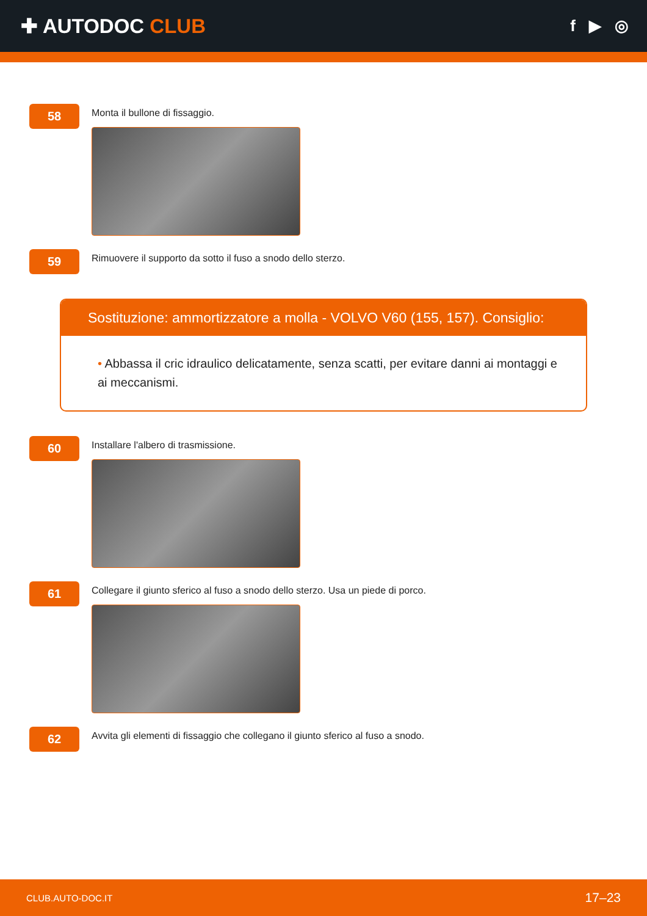✚ AUTODOC CLUB
f ▶ ◎
58
Monta il bullone di fissaggio.
59
Rimuovere il supporto da sotto il fuso a snodo dello sterzo.
Sostituzione: ammortizzatore a molla - VOLVO V60 (155, 157). Consiglio:
• Abbassa il cric idraulico delicatamente, senza scatti, per evitare danni ai montaggi e ai meccanismi.
60
Installare l'albero di trasmissione.
61
Collegare il giunto sferico al fuso a snodo dello sterzo. Usa un piede di porco.
62
Avvita gli elementi di fissaggio che collegano il giunto sferico al fuso a snodo.
CLUB.AUTO-DOC.IT 17–23